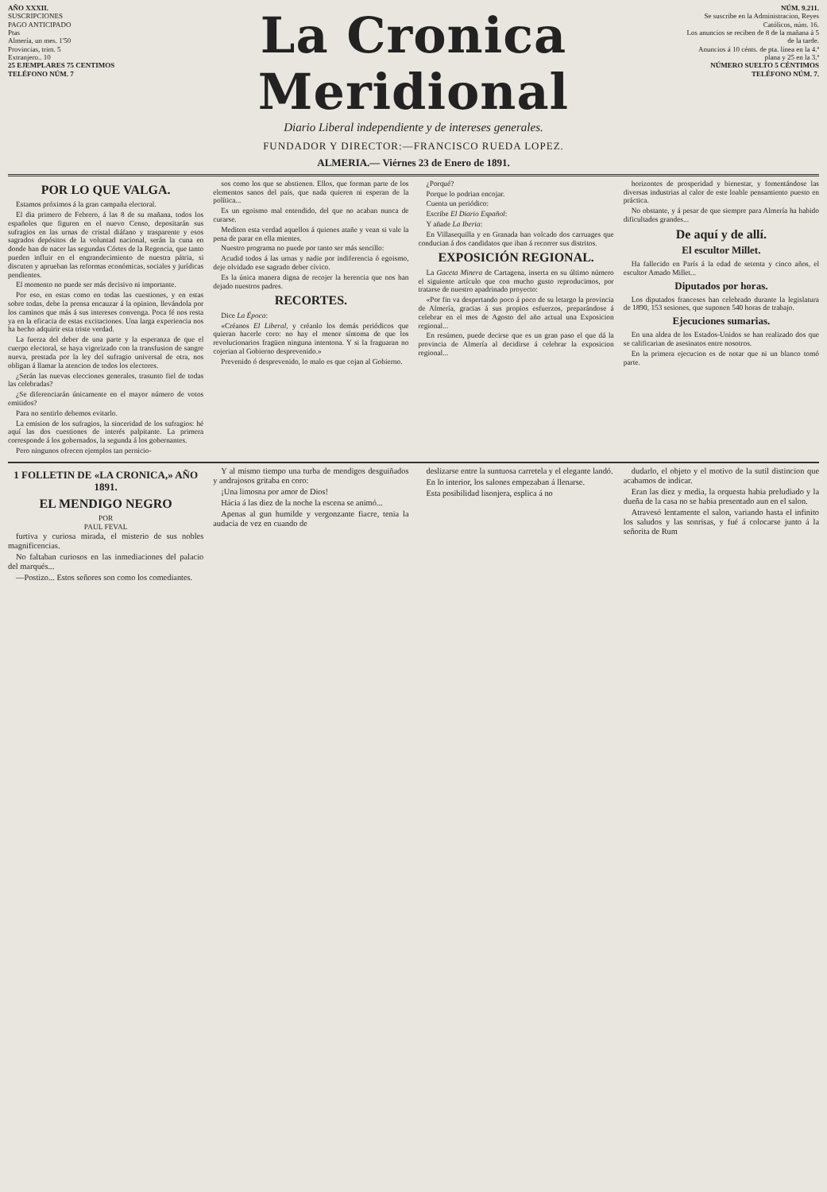AÑO XXXII.
SUSCRIPCIONES
PAGO ANTICIPADO
Ptas
Almería, un mes. 1'50
Provincias, trim. 5
Extranjero.. 10
25 EJEMPLARES 75 CENTIMOS
TELÉFONO NÚM. 7
La Cronica Meridional
Diario Liberal independiente y de intereses generales.
FUNDADOR Y DIRECTOR:—FRANCISCO RUEDA LOPEZ.
ALMERIA.— Viérnes 23 de Enero de 1891.
NÚM. 9.211.
Se suscribe en la Administracion, Reyes Católicos, núm. 16.
Los anuncios se reciben de 8 de la mañana á 5 de la tarde.
Anuncios á 10 cénts. de pta. línea en la 4.ª plana y 25 en la 3.ª
NÚMERO SUELTO 5 CÉNTIMOS
TELÉFONO NÚM. 7.
POR LO QUE VALGA.
Estamos próximos á la gran campaña electoral.
El dia primero de Febrero, á las 8 de su mañana, todos los españoles que figuren en el nuevo Censo, depositarán sus sufragios en las urnas de cristal diáfano y trasparente y esos sagrados depósitos de la voluntad nacional, serán la cuna en donde han de nacer las segundas Córtes de la Regencia, que tanto pueden influir en el engrandecimiento de nuestra pátria, si discuten y aprueban las reformas económicas, sociales y jurídicas pendientes.
El momento no puede ser más decisivo ni importante.
Por eso, en estas como en todas las cuestiones, y en estas sobre todas, debe la prensa encauzar á la opinion, llevándola por los caminos que más á sus intereses convenga. Poca fé nos resta ya en la eficacia de estas excitaciones. Una larga experiencia nos ha hecho adquirir esta triste verdad.
La fuerza del deber de una parte y la esperanza de que el cuerpo electoral, se haya vigorizado con la transfusion de sangre nueva, prestada por la ley del sufragio universal de otra, nos obligan á llamar la atencion de todos los electores.
¿Serán las nuevas elecciones generales, trasunto fiel de todas las celebradas?
¿Se diferenciarán únicamente en el mayor número de votos emitidos?
Para no sentirlo debemos evitarlo.
La emision de los sufragios, la sinceridad de los sufragios: hé aquí las dos cuestiones de interés palpitante. La primera corresponde á los gobernados, la segunda á los gobernantes.
Pero ningunos ofrecen ejemplos tan pernicio-
sos como los que se abstienen. Ellos, que forman parte de los elementos sanos del país, que nada quieren ni esperan de la política...
Es un egoismo mal entendido, del que no acaban nunca de curarse.
Mediten esta verdad aquellos á quienes atañe y vean si vale la pena de parar en ella mientes.
Nuestro programa no puede por tanto ser más sencillo:
Acudid todos á las urnas y nadie por indiferencia ó egoismo, deje olvidado ese sagrado deber cívico.
Es la única manera digna de recojer la herencia que nos han dejado nuestros padres.
RECORTES.
Dice La Época:
«Créanos El Liberal, y créanlo los demás periódicos que quieran hacerle coro: no hay el menor síntoma de que los revolucionarios fragüen ninguna intentona. Y si la fraguaran no cojerian al Gobierno desprevenido.»
Prevenido ó desprevenido, lo malo es que cojan al Gobierno.
¿Porqué?
Porque lo podrian encojar.
Cuenta un periódico:
Escribe El Diario Español:
Y añade La Iberia:
En Villasequilla y en Granada han volcado dos carruages que conducian á dos candidatos que iban á recorrer sus distritos.
EXPOSICIÓN REGIONAL.
La Gaceta Minera de Cartagena, inserta en su último número el siguiente artículo que con mucho gusto reproducimos, por tratarse de nuestro apadrinado proyecto:
«Por fin va despertando poco á poco de su letargo la provincia de Almería, gracias á sus propios esfuerzos, preparándose á celebrar en el mes de Agosto del año actual una Exposicion regional...
En resúmen, puede decirse que es un gran paso el que dá la provincia de Almería al decidirse á celebrar la exposicion regional...
horizontes de prosperidad y bienestar, y fomentándose las diversas industrias al calor de este loable pensamiento puesto en práctica.
No obstante, y á pesar de que siempre para Almería ha habido dificultades grandes...
De aquí y de allí.
El escultor Millet.
Ha fallecido en París á la edad de setenta y cinco años, el escultor Amado Millet...
Diputados por horas.
Los diputados franceses han celebrado durante la legislatura de 1890, 153 sesiones, que suponen 540 horas de trabajo.
Ejecuciones sumarias.
En una aldea de los Estados-Unidos se han realizado dos que se calificarian de asesinatos entre nosotros.
En la primera ejecucion es de notar que ni un blanco tomó parte.
1 FOLLETIN DE «LA CRONICA,» AÑO 1891.
EL MENDIGO NEGRO
POR
PAUL FEVAL
furtiva y curiosa mirada, el misterio de sus nobles magnificencias.
No faltaban curiosos en las inmediaciones del palacio del marqués...
—Postizo... Estos señores son como los comediantes.
Y al mismo tiempo una turba de mendigos desguiñados y andrajosos gritaba en coro:
¡Una limosna por amor de Dios!
Hácia á las diez de la noche la escena se animó...
Apenas al gun humilde y vergonzante fiacre, tenia la audacia de vez en cuando de
deslizarse entre la suntuosa carretela y el elegante landó.
En lo interior, los salones empezaban á llenarse.
Esta posibilidad lisonjera, esplica á no
dudarlo, el objeto y el motivo de la sutil distincion que acabamos de indicar.
Eran las diez y media, la orquesta habia preludiado y la dueña de la casa no se habia presentado aun en el salon.
Atravesó lentamente el salon, variando hasta el infinito los saludos y las sonrisas, y fué á colocarse junto á la señorita de Rum